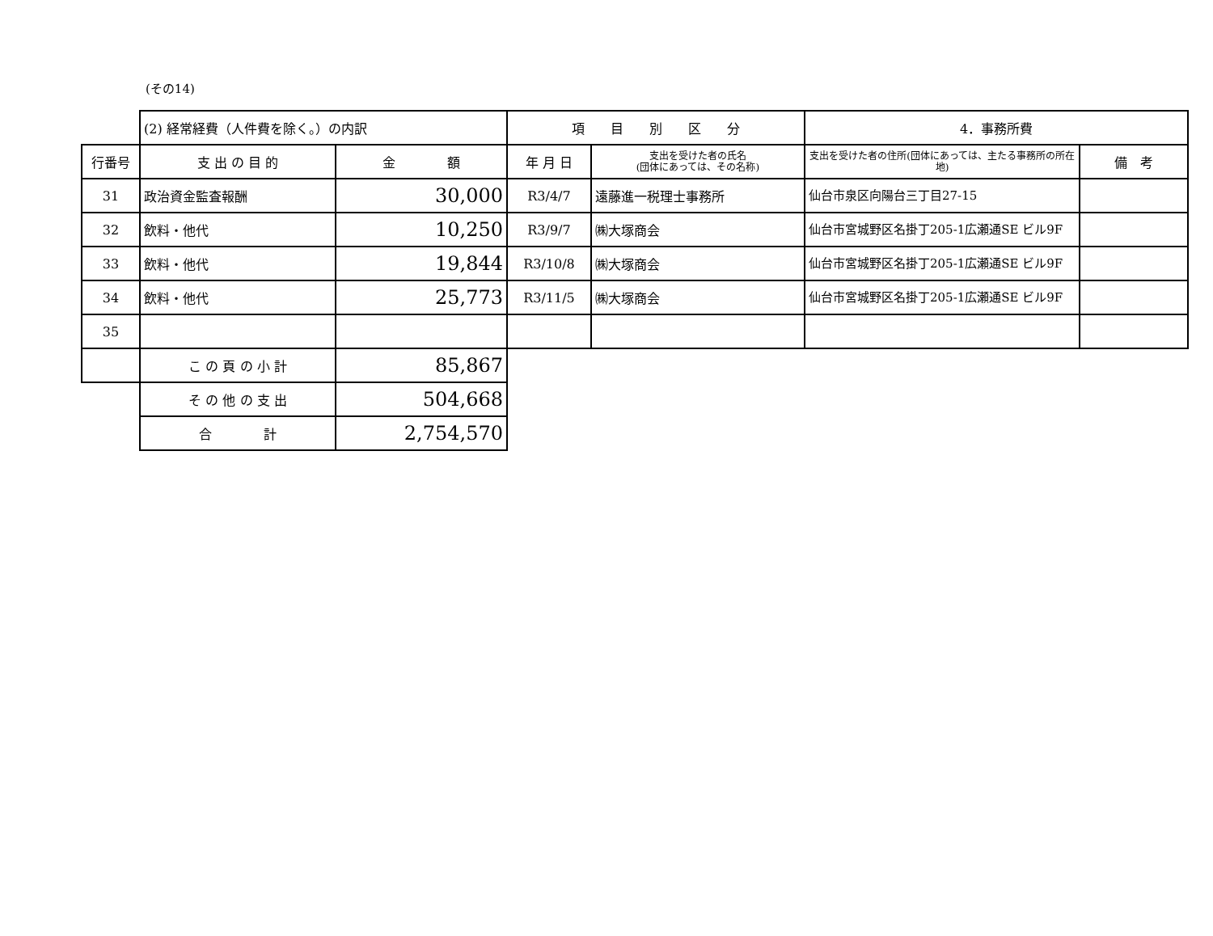(その14)
| | (2) 経常経費（人件費を除く。）の内訳 | | 項 目 別 区 分 | | 4．事務所費 | |
| 行番号 | 支 出 の 目 的 | 金 額 | 年 月 日 | 支出を受けた者の氏名 (団体にあっては、その名称) | 支出を受けた者の住所(団体にあっては、主たる事務所の所在地) | 備 考 |
| 31 | 政治資金監査報酬 | 30,000 | R3/4/7 | 遠藤進一税理士事務所 | 仙台市泉区向陽台三丁目27-15 | |
| 32 | 飲料・他代 | 10,250 | R3/9/7 | ㈱大塚商会 | 仙台市宮城野区名掛丁205-1広瀬通SE ビル9F | |
| 33 | 飲料・他代 | 19,844 | R3/10/8 | ㈱大塚商会 | 仙台市宮城野区名掛丁205-1広瀬通SE ビル9F | |
| 34 | 飲料・他代 | 25,773 | R3/11/5 | ㈱大塚商会 | 仙台市宮城野区名掛丁205-1広瀬通SE ビル9F | |
| 35 | | | | | | |
| | こ の 頁 の 小 計 | 85,867 | | | | |
| | そ の 他 の 支 出 | 504,668 | | | | |
| | 合 計 | 2,754,570 | | | | |